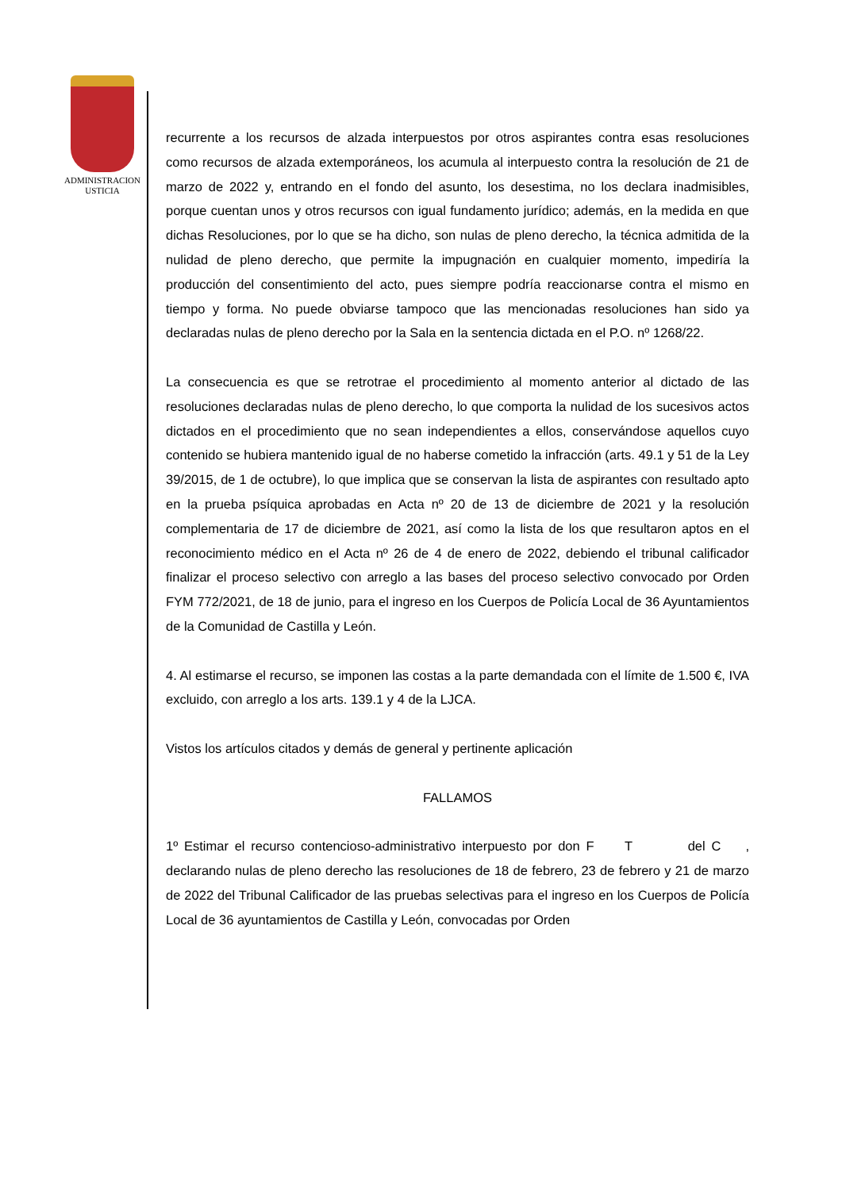ADMINISTRACION
USTICIA
recurrente a los recursos de alzada interpuestos por otros aspirantes contra esas resoluciones como recursos de alzada extemporáneos, los acumula al interpuesto contra la resolución de 21 de marzo de 2022 y, entrando en el fondo del asunto, los desestima, no los declara inadmisibles, porque cuentan unos y otros recursos con igual fundamento jurídico; además, en la medida en que dichas Resoluciones, por lo que se ha dicho, son nulas de pleno derecho, la técnica admitida de la nulidad de pleno derecho, que permite la impugnación en cualquier momento, impediría la producción del consentimiento del acto, pues siempre podría reaccionarse contra el mismo en tiempo y forma. No puede obviarse tampoco que las mencionadas resoluciones han sido ya declaradas nulas de pleno derecho por la Sala en la sentencia dictada en el P.O. nº 1268/22.
La consecuencia es que se retrotrae el procedimiento al momento anterior al dictado de las resoluciones declaradas nulas de pleno derecho, lo que comporta la nulidad de los sucesivos actos dictados en el procedimiento que no sean independientes a ellos, conservándose aquellos cuyo contenido se hubiera mantenido igual de no haberse cometido la infracción (arts. 49.1 y 51 de la Ley 39/2015, de 1 de octubre), lo que implica que se conservan la lista de aspirantes con resultado apto en la prueba psíquica aprobadas en Acta nº 20 de 13 de diciembre de 2021 y la resolución complementaria de 17 de diciembre de 2021, así como la lista de los que resultaron aptos en el reconocimiento médico en el Acta nº 26 de 4 de enero de 2022, debiendo el tribunal calificador finalizar el proceso selectivo con arreglo a las bases del proceso selectivo convocado por Orden FYM 772/2021, de 18 de junio, para el ingreso en los Cuerpos de Policía Local de 36 Ayuntamientos de la Comunidad de Castilla y León.
4. Al estimarse el recurso, se imponen las costas a la parte demandada con el límite de 1.500 €, IVA excluido, con arreglo a los arts. 139.1 y 4 de la LJCA.
Vistos los artículos citados y demás de general y pertinente aplicación
FALLAMOS
1º Estimar el recurso contencioso-administrativo interpuesto por don F T del C , declarando nulas de pleno derecho las resoluciones de 18 de febrero, 23 de febrero y 21 de marzo de 2022 del Tribunal Calificador de las pruebas selectivas para el ingreso en los Cuerpos de Policía Local de 36 ayuntamientos de Castilla y León, convocadas por Orden